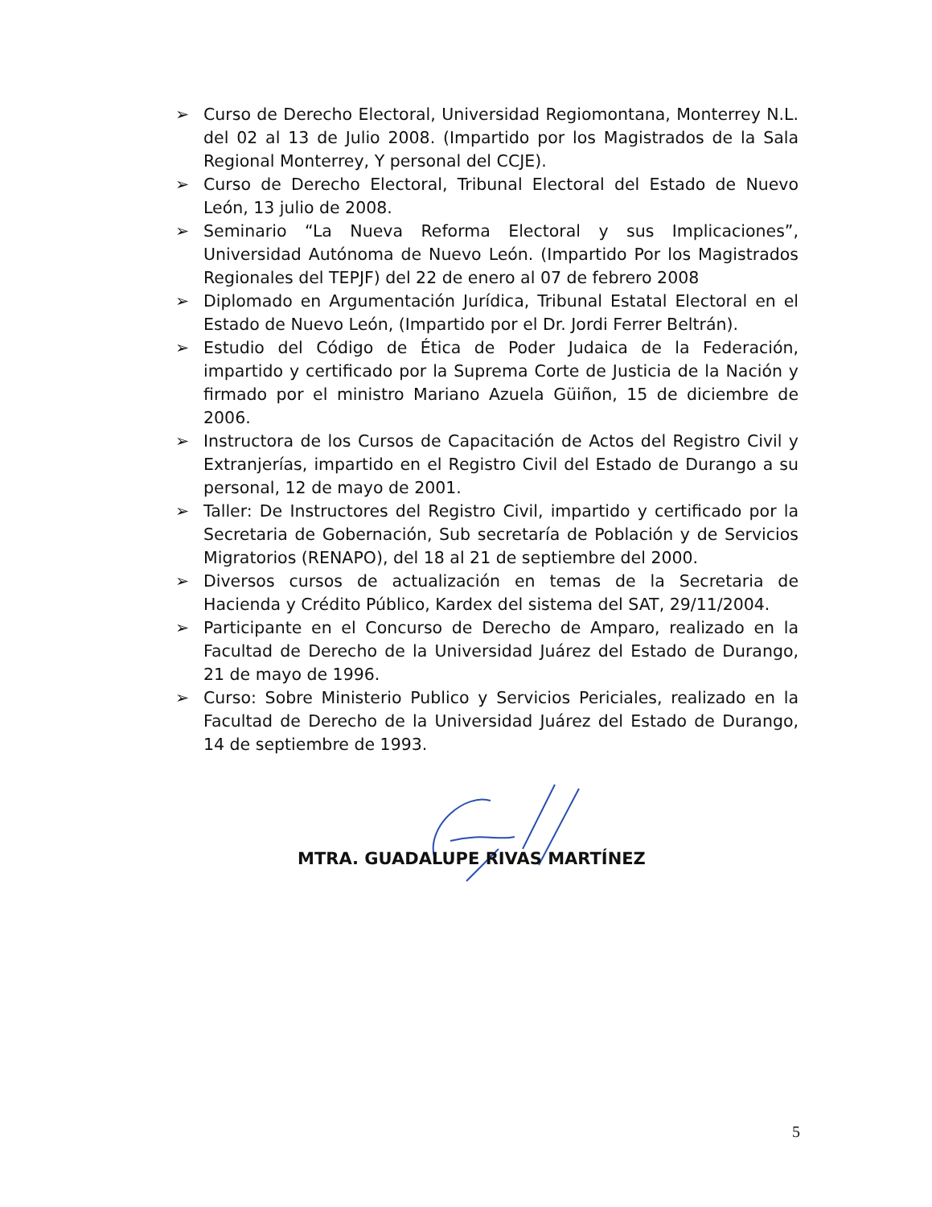➢ Curso de Derecho Electoral, Universidad Regiomontana, Monterrey N.L. del 02 al 13 de Julio 2008. (Impartido por los Magistrados de la Sala Regional Monterrey, Y personal del CCJE).
➢ Curso de Derecho Electoral, Tribunal Electoral del Estado de Nuevo León, 13 julio de 2008.
➢ Seminario “La Nueva Reforma Electoral y sus Implicaciones”, Universidad Autónoma de Nuevo León. (Impartido Por los Magistrados Regionales del TEPJF) del 22 de enero al 07 de febrero 2008
➢ Diplomado en Argumentación Jurídica, Tribunal Estatal Electoral en el Estado de Nuevo León, (Impartido por el Dr. Jordi Ferrer Beltrán).
➢ Estudio del Código de Ética de Poder Judaica de la Federación, impartido y certificado por la Suprema Corte de Justicia de la Nación y firmado por el ministro Mariano Azuela Güiñon, 15 de diciembre de 2006.
➢ Instructora de los Cursos de Capacitación de Actos del Registro Civil y Extranjerías, impartido en el Registro Civil del Estado de Durango a su personal, 12 de mayo de 2001.
➢ Taller: De Instructores del Registro Civil, impartido y certificado por la Secretaria de Gobernación, Sub secretaría de Población y de Servicios Migratorios (RENAPO), del 18 al 21 de septiembre del 2000.
➢ Diversos cursos de actualización en temas de la Secretaria de Hacienda y Crédito Público, Kardex del sistema del SAT, 29/11/2004.
➢ Participante en el Concurso de Derecho de Amparo, realizado en la Facultad de Derecho de la Universidad Juárez del Estado de Durango, 21 de mayo de 1996.
➢ Curso: Sobre Ministerio Publico y Servicios Periciales, realizado en la Facultad de Derecho de la Universidad Juárez del Estado de Durango, 14 de septiembre de 1993.
MTRA. GUADALUPE RIVAS MARTÍNEZ
5